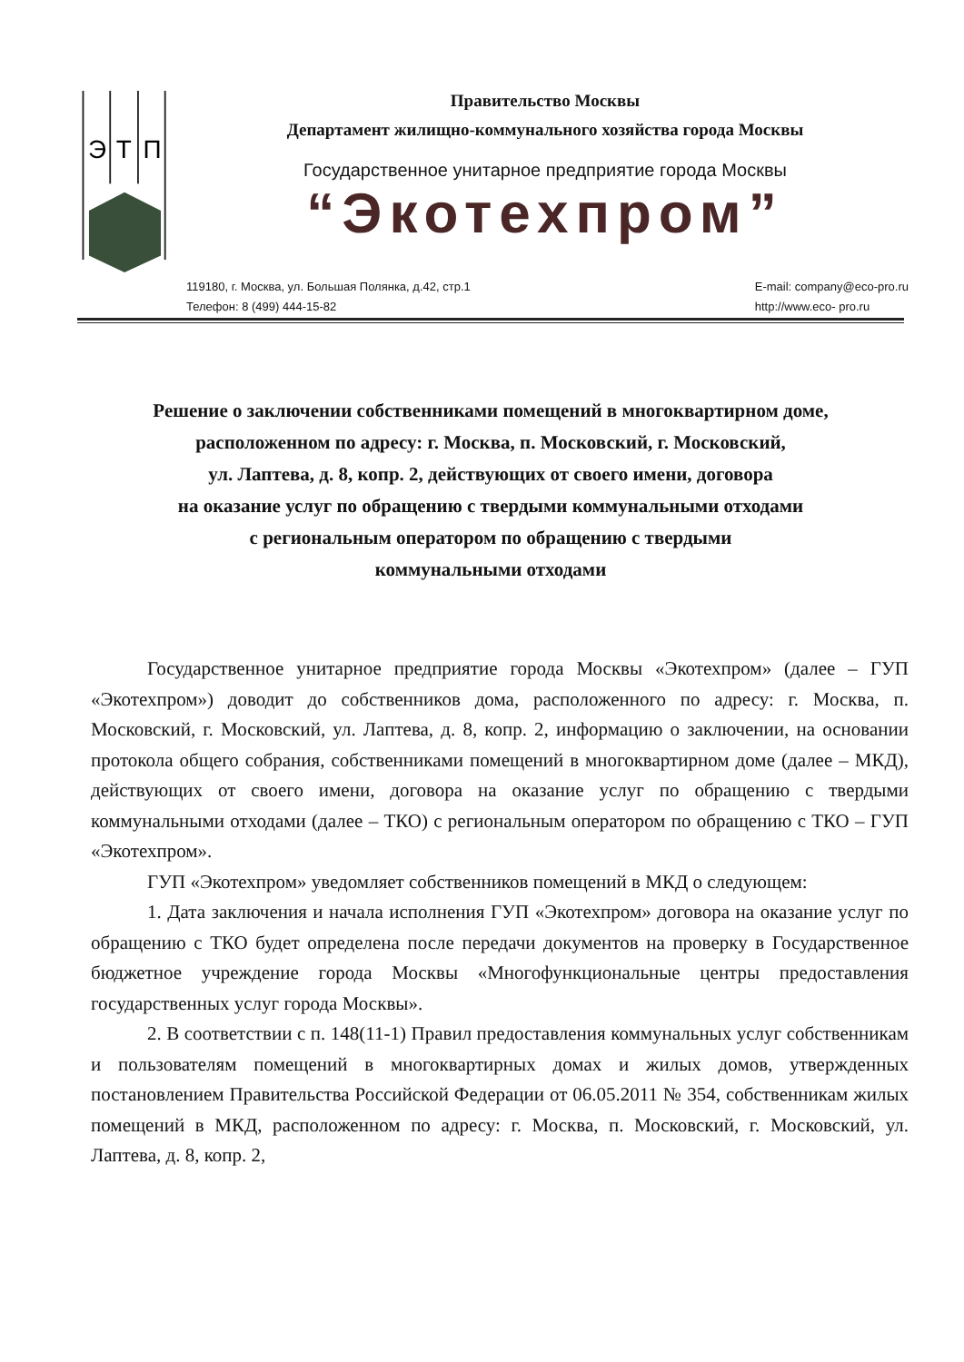Э
Т
П
Правительство Москвы
Департамент жилищно-коммунального хозяйства города Москвы
Государственное унитарное предприятие города Москвы
“Экотехпром”
119180, г. Москва, ул. Большая Полянка, д.42, стр.1
Телефон: 8 (499) 444-15-82
E-mail: company@eco-pro.ru
http://www.eco- pro.ru
Решение о заключении собственниками помещений в многоквартирном доме,
расположенном по адресу: г. Москва, п. Московский, г. Московский,
ул. Лаптева, д. 8, копр. 2, действующих от своего имени, договора
на оказание услуг по обращению с твердыми коммунальными отходами
с региональным оператором по обращению с твердыми
коммунальными отходами
Государственное унитарное предприятие города Москвы «Экотехпром» (далее – ГУП «Экотехпром») доводит до собственников дома, расположенного по адресу: г. Москва, п. Московский, г. Московский, ул. Лаптева, д. 8, копр. 2, информацию о заключении, на основании протокола общего собрания, собственниками помещений в многоквартирном доме (далее – МКД), действующих от своего имени, договора на оказание услуг по обращению с твердыми коммунальными отходами (далее – ТКО) с региональным оператором по обращению с ТКО – ГУП «Экотехпром».
ГУП «Экотехпром» уведомляет собственников помещений в МКД о следующем:
1. Дата заключения и начала исполнения ГУП «Экотехпром» договора на оказание услуг по обращению с ТКО будет определена после передачи документов на проверку в Государственное бюджетное учреждение города Москвы «Многофункциональные центры предоставления государственных услуг города Москвы».
2. В соответствии с п. 148(11-1) Правил предоставления коммунальных услуг собственникам и пользователям помещений в многоквартирных домах и жилых домов, утвержденных постановлением Правительства Российской Федерации от 06.05.2011 № 354, собственникам жилых помещений в МКД, расположенном по адресу: г. Москва, п. Московский, г. Московский, ул. Лаптева, д. 8, копр. 2,